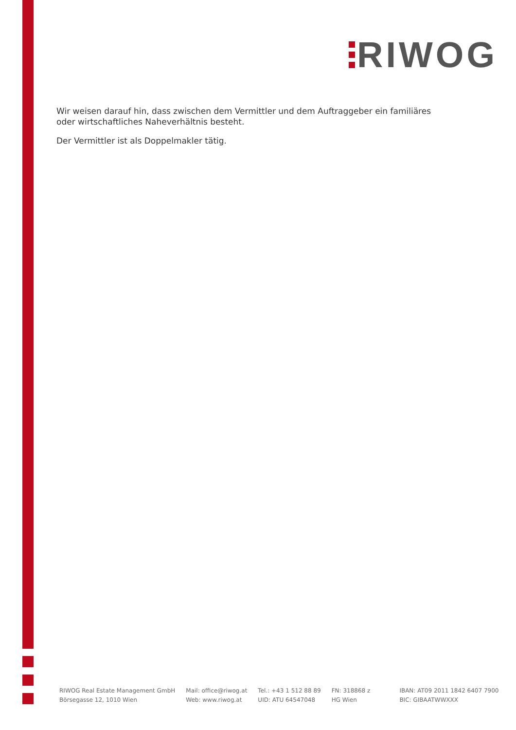RIWOG
Wir weisen darauf hin, dass zwischen dem Vermittler und dem Auftraggeber ein familiäres oder wirtschaftliches Naheverhältnis besteht.
Der Vermittler ist als Doppelmakler tätig.
RIWOG Real Estate Management GmbH
Börsegasse 12, 1010 Wien
Mail: office@riwog.at
Web: www.riwog.at
Tel.: +43 1 512 88 89
UID: ATU 64547048
FN: 318868 z
HG Wien
IBAN: AT09 2011 1842 6407 7900
BIC: GIBAATWWXXX